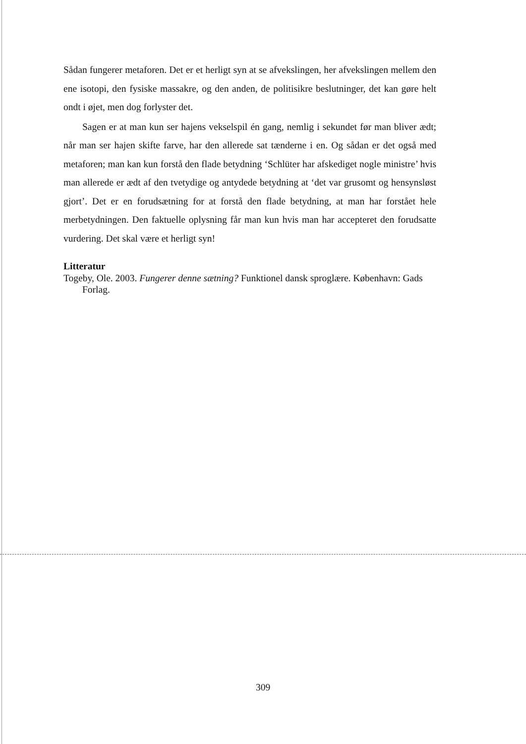Sådan fungerer metaforen. Det er et herligt syn at se afvekslingen, her afvekslingen mellem den ene isotopi, den fysiske massakre, og den anden, de politisikre beslutninger, det kan gøre helt ondt i øjet, men dog forlyster det.
Sagen er at man kun ser hajens vekselspil én gang, nemlig i sekundet før man bliver ædt; når man ser hajen skifte farve, har den allerede sat tænderne i en. Og sådan er det også med metaforen; man kan kun forstå den flade betydning ‘Schlüter har afskediget nogle ministre’ hvis man allerede er ædt af den tvetydige og antydede betydning at ‘det var grusomt og hensynsløst gjort’. Det er en forudsætning for at forstå den flade betydning, at man har forstået hele merbetydningen. Den faktuelle oplysning får man kun hvis man har accepteret den forudsatte vurdering. Det skal være et herligt syn!
Litteratur
Togeby, Ole. 2003. Fungerer denne sætning? Funktionel dansk sproglære. København: Gads Forlag.
309